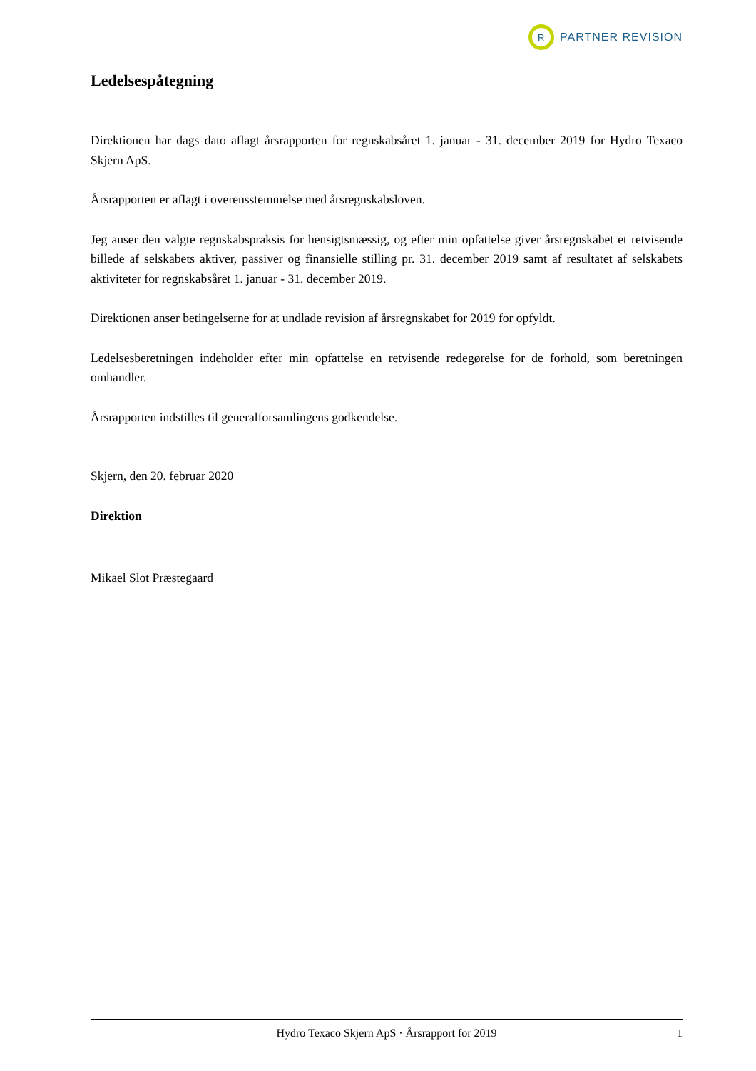R
PARTNER REVISION
Ledelsespåtegning
Direktionen har dags dato aflagt årsrapporten for regnskabsåret 1. januar - 31. december 2019 for Hydro Texaco Skjern ApS.
Årsrapporten er aflagt i overensstemmelse med årsregnskabsloven.
Jeg anser den valgte regnskabspraksis for hensigtsmæssig, og efter min opfattelse giver årsregnskabet et retvisende billede af selskabets aktiver, passiver og finansielle stilling pr. 31. december 2019 samt af resultatet af selskabets aktiviteter for regnskabsåret 1. januar - 31. december 2019.
Direktionen anser betingelserne for at undlade revision af årsregnskabet for 2019 for opfyldt.
Ledelsesberetningen indeholder efter min opfattelse en retvisende redegørelse for de forhold, som beretningen omhandler.
Årsrapporten indstilles til generalforsamlingens godkendelse.
Skjern, den 20. februar 2020
Direktion
Mikael Slot Præstegaard
Hydro Texaco Skjern ApS · Årsrapport for 2019 1